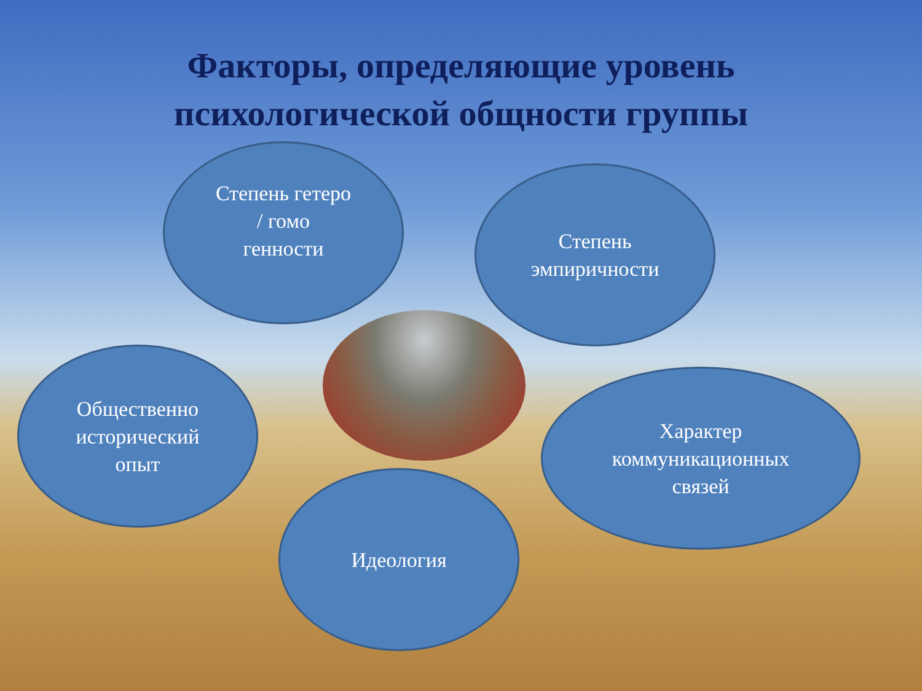Факторы, определяющие уровень
психологической общности группы
Степень гетеро
/ гомо
генности
Степень
эмпиричности
Общественно
исторический
опыт
Характер
коммуникационных
связей
Идеология